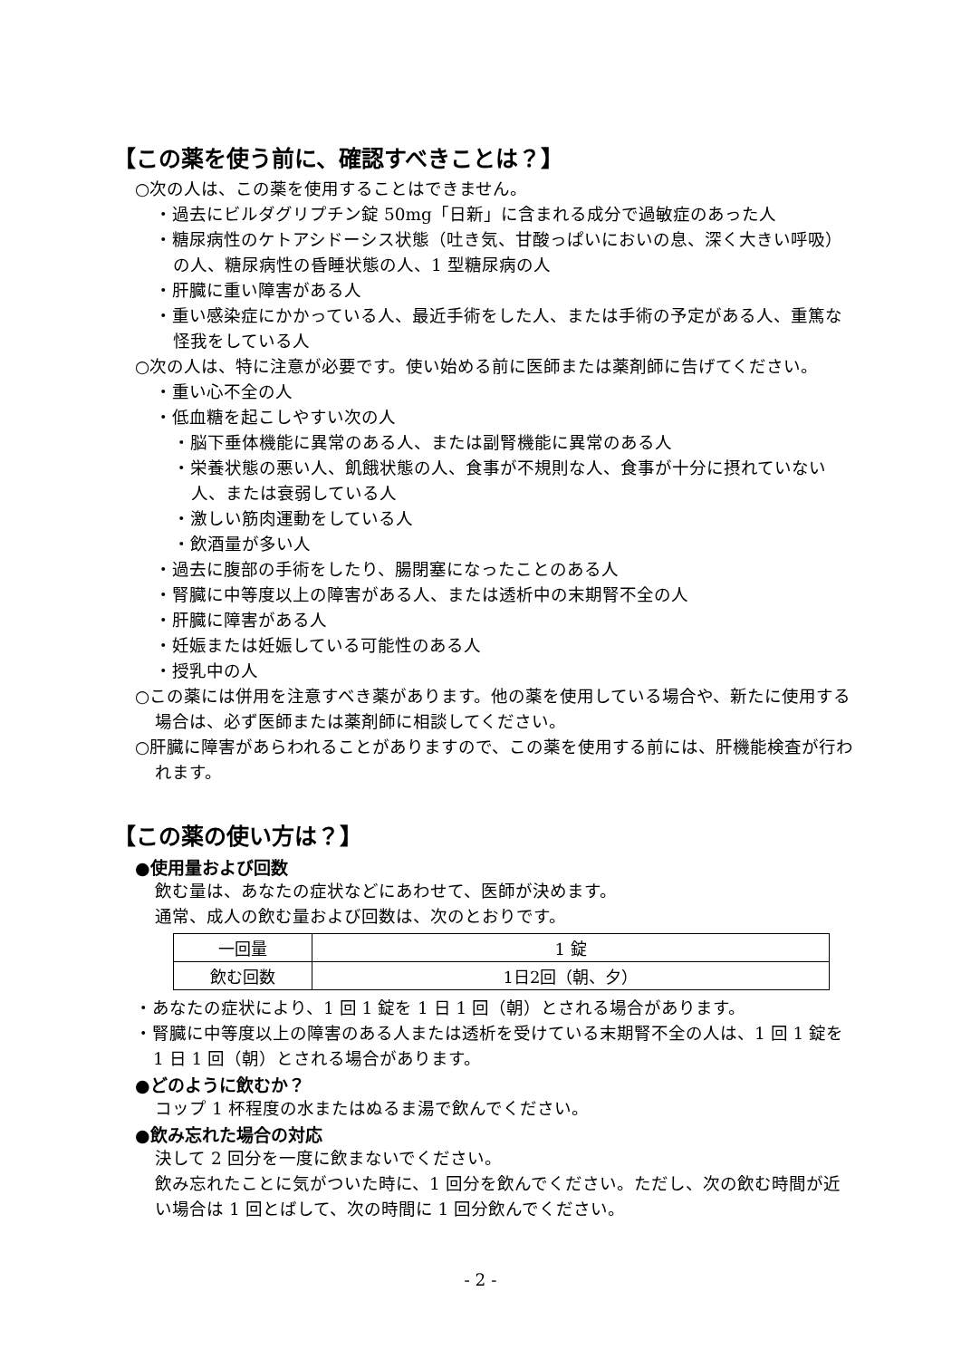【この薬を使う前に、確認すべきことは？】
○次の人は、この薬を使用することはできません。
・過去にビルダグリプチン錠 50mg「日新」に含まれる成分で過敏症のあった人
・糖尿病性のケトアシドーシス状態（吐き気、甘酸っぱいにおいの息、深く大きい呼吸）の人、糖尿病性の昏睡状態の人、1 型糖尿病の人
・肝臓に重い障害がある人
・重い感染症にかかっている人、最近手術をした人、または手術の予定がある人、重篤な怪我をしている人
○次の人は、特に注意が必要です。使い始める前に医師または薬剤師に告げてください。
・重い心不全の人
・低血糖を起こしやすい次の人
・脳下垂体機能に異常のある人、または副腎機能に異常のある人
・栄養状態の悪い人、飢餓状態の人、食事が不規則な人、食事が十分に摂れていない人、または衰弱している人
・激しい筋肉運動をしている人
・飲酒量が多い人
・過去に腹部の手術をしたり、腸閉塞になったことのある人
・腎臓に中等度以上の障害がある人、または透析中の末期腎不全の人
・肝臓に障害がある人
・妊娠または妊娠している可能性のある人
・授乳中の人
○この薬には併用を注意すべき薬があります。他の薬を使用している場合や、新たに使用する場合は、必ず医師または薬剤師に相談してください。
○肝臓に障害があらわれることがありますので、この薬を使用する前には、肝機能検査が行われます。
【この薬の使い方は？】
●使用量および回数
飲む量は、あなたの症状などにあわせて、医師が決めます。
通常、成人の飲む量および回数は、次のとおりです。
| 一回量 | 1 錠 |
| 飲む回数 | 1日2回（朝、夕） |
・あなたの症状により、1 回 1 錠を 1 日 1 回（朝）とされる場合があります。
・腎臓に中等度以上の障害のある人または透析を受けている末期腎不全の人は、1 回 1 錠を 1 日 1 回（朝）とされる場合があります。
●どのように飲むか？
コップ 1 杯程度の水またはぬるま湯で飲んでください。
●飲み忘れた場合の対応
決して 2 回分を一度に飲まないでください。
飲み忘れたことに気がついた時に、1 回分を飲んでください。ただし、次の飲む時間が近い場合は 1 回とばして、次の時間に 1 回分飲んでください。
- 2 -